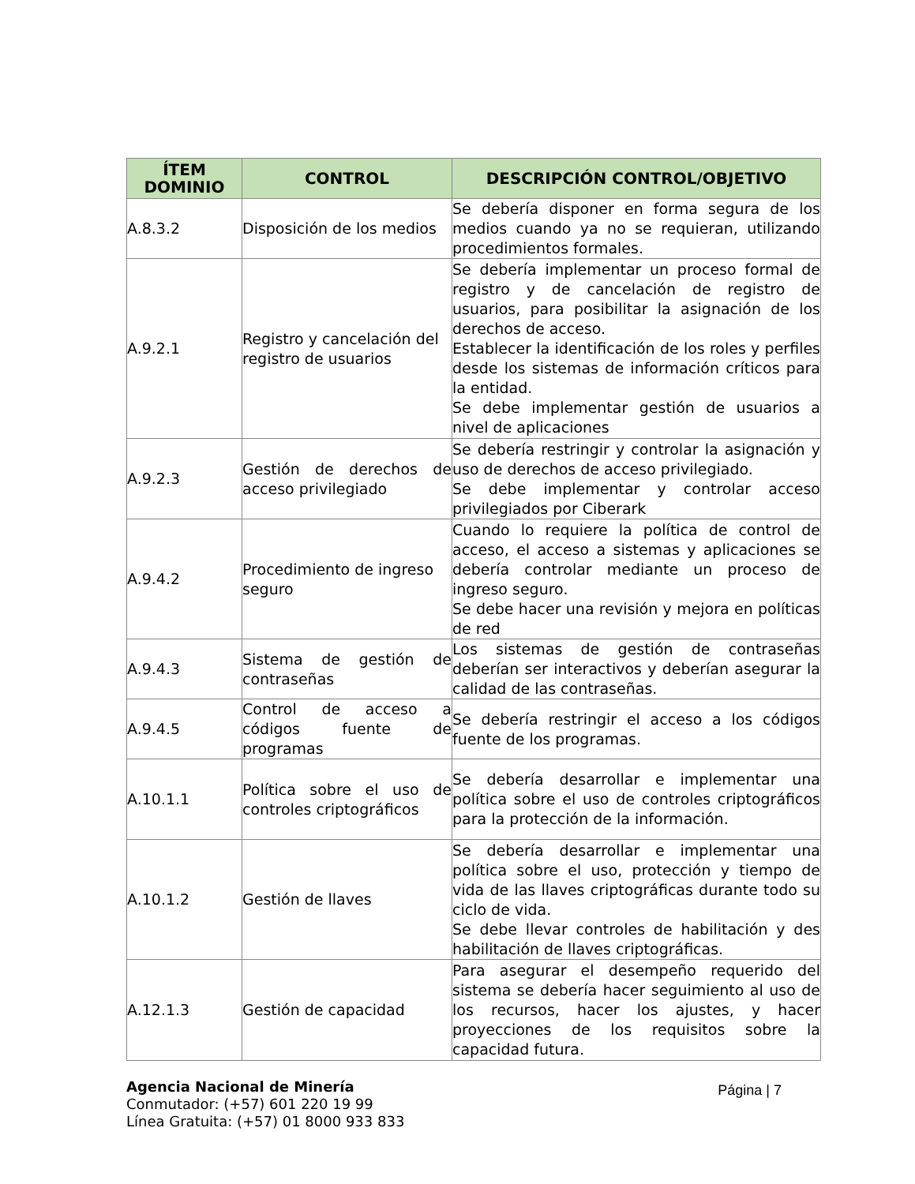| ÍTEM DOMINIO | CONTROL | DESCRIPCIÓN CONTROL/OBJETIVO |
| --- | --- | --- |
| A.8.3.2 | Disposición de los medios | Se debería disponer en forma segura de los medios cuando ya no se requieran, utilizando procedimientos formales. |
| A.9.2.1 | Registro y cancelación del registro de usuarios | Se debería implementar un proceso formal de registro y de cancelación de registro de usuarios, para posibilitar la asignación de los derechos de acceso. Establecer la identificación de los roles y perfiles desde los sistemas de información críticos para la entidad. Se debe implementar gestión de usuarios a nivel de aplicaciones |
| A.9.2.3 | Gestión de derechos de acceso privilegiado | Se debería restringir y controlar la asignación y uso de derechos de acceso privilegiado. Se debe implementar y controlar acceso privilegiados por Ciberark |
| A.9.4.2 | Procedimiento de ingreso seguro | Cuando lo requiere la política de control de acceso, el acceso a sistemas y aplicaciones se debería controlar mediante un proceso de ingreso seguro. Se debe hacer una revisión y mejora en políticas de red |
| A.9.4.3 | Sistema de gestión de contraseñas | Los sistemas de gestión de contraseñas deberían ser interactivos y deberían asegurar la calidad de las contraseñas. |
| A.9.4.5 | Control de acceso a códigos fuente de programas | Se debería restringir el acceso a los códigos fuente de los programas. |
| A.10.1.1 | Política sobre el uso de controles criptográficos | Se debería desarrollar e implementar una política sobre el uso de controles criptográficos para la protección de la información. |
| A.10.1.2 | Gestión de llaves | Se debería desarrollar e implementar una política sobre el uso, protección y tiempo de vida de las llaves criptográficas durante todo su ciclo de vida. Se debe llevar controles de habilitación y des habilitación de llaves criptográficas. |
| A.12.1.3 | Gestión de capacidad | Para asegurar el desempeño requerido del sistema se debería hacer seguimiento al uso de los recursos, hacer los ajustes, y hacer proyecciones de los requisitos sobre la capacidad futura. |
Agencia Nacional de Minería
Conmutador: (+57) 601 220 19 99
Línea Gratuita: (+57) 01 8000 933 833
Página | 7